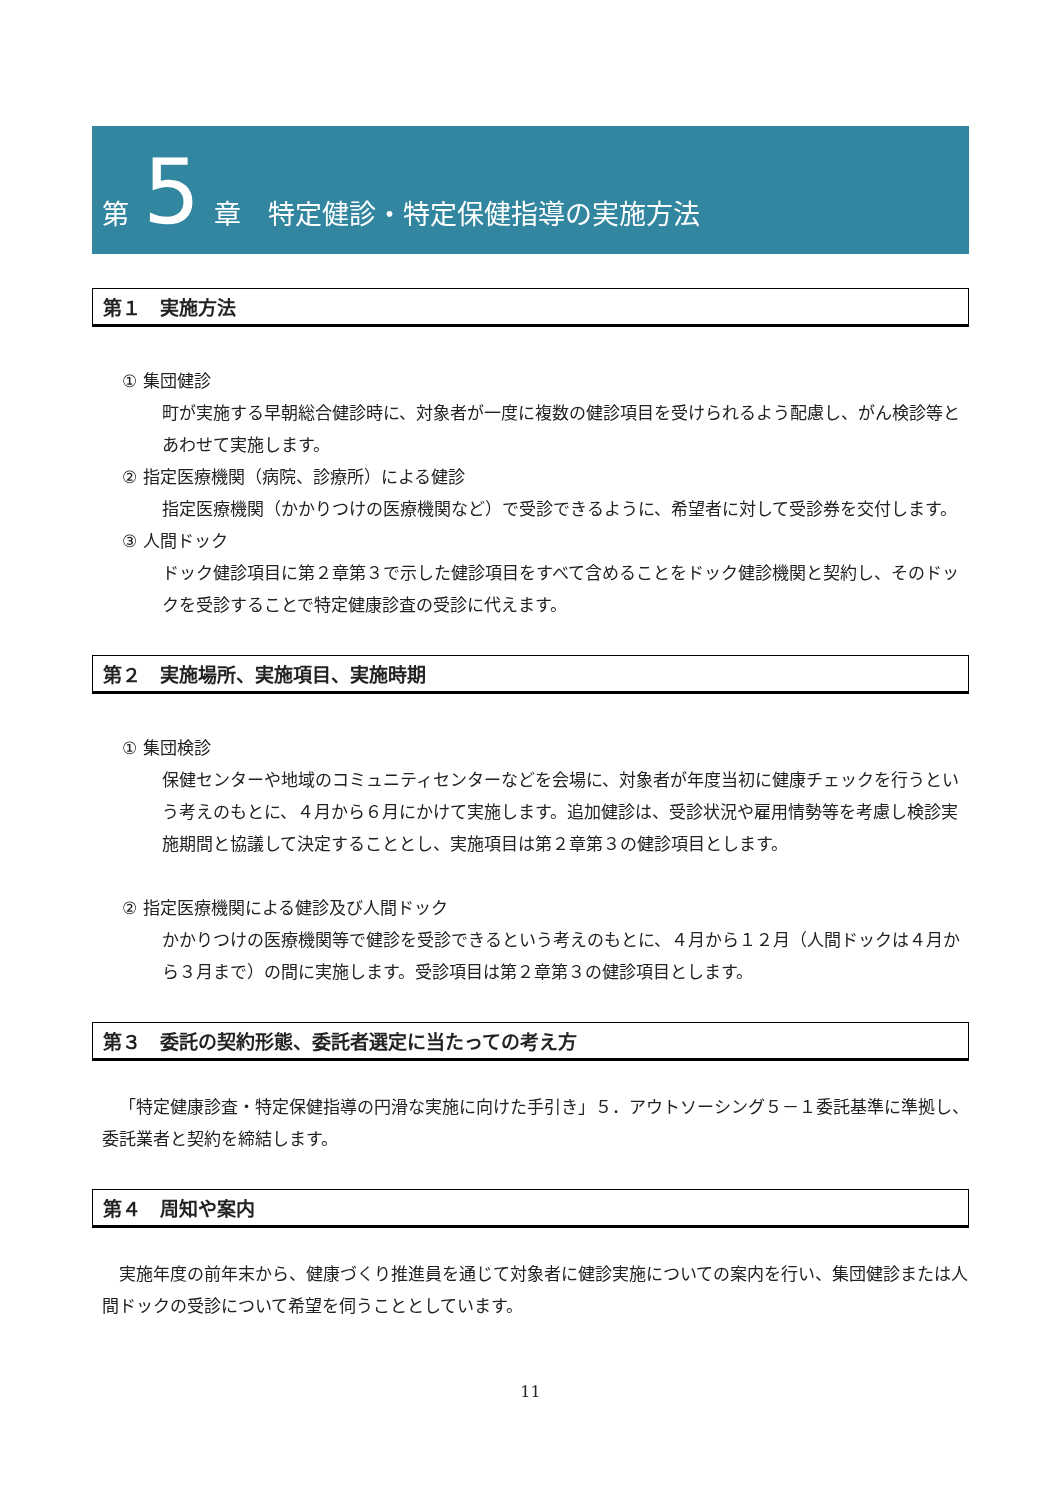第 5 章　特定健診・特定保健指導の実施方法
第１　実施方法
① 集団健診
町が実施する早朝総合健診時に、対象者が一度に複数の健診項目を受けられるよう配慮し、がん検診等とあわせて実施します。
② 指定医療機関（病院、診療所）による健診
指定医療機関（かかりつけの医療機関など）で受診できるように、希望者に対して受診券を交付します。
③ 人間ドック
ドック健診項目に第２章第３で示した健診項目をすべて含めることをドック健診機関と契約し、そのドックを受診することで特定健康診査の受診に代えます。
第２　実施場所、実施項目、実施時期
① 集団検診
保健センターや地域のコミュニティセンターなどを会場に、対象者が年度当初に健康チェックを行うという考えのもとに、４月から６月にかけて実施します。追加健診は、受診状況や雇用情勢等を考慮し検診実施期間と協議して決定することとし、実施項目は第２章第３の健診項目とします。
② 指定医療機関による健診及び人間ドック
かかりつけの医療機関等で健診を受診できるという考えのもとに、４月から１２月（人間ドックは４月から３月まで）の間に実施します。受診項目は第２章第３の健診項目とします。
第３　委託の契約形態、委託者選定に当たっての考え方
「特定健康診査・特定保健指導の円滑な実施に向けた手引き」５．アウトソーシング５－１委託基準に準拠し、委託業者と契約を締結します。
第４　周知や案内
実施年度の前年末から、健康づくり推進員を通じて対象者に健診実施についての案内を行い、集団健診または人間ドックの受診について希望を伺うこととしています。
11